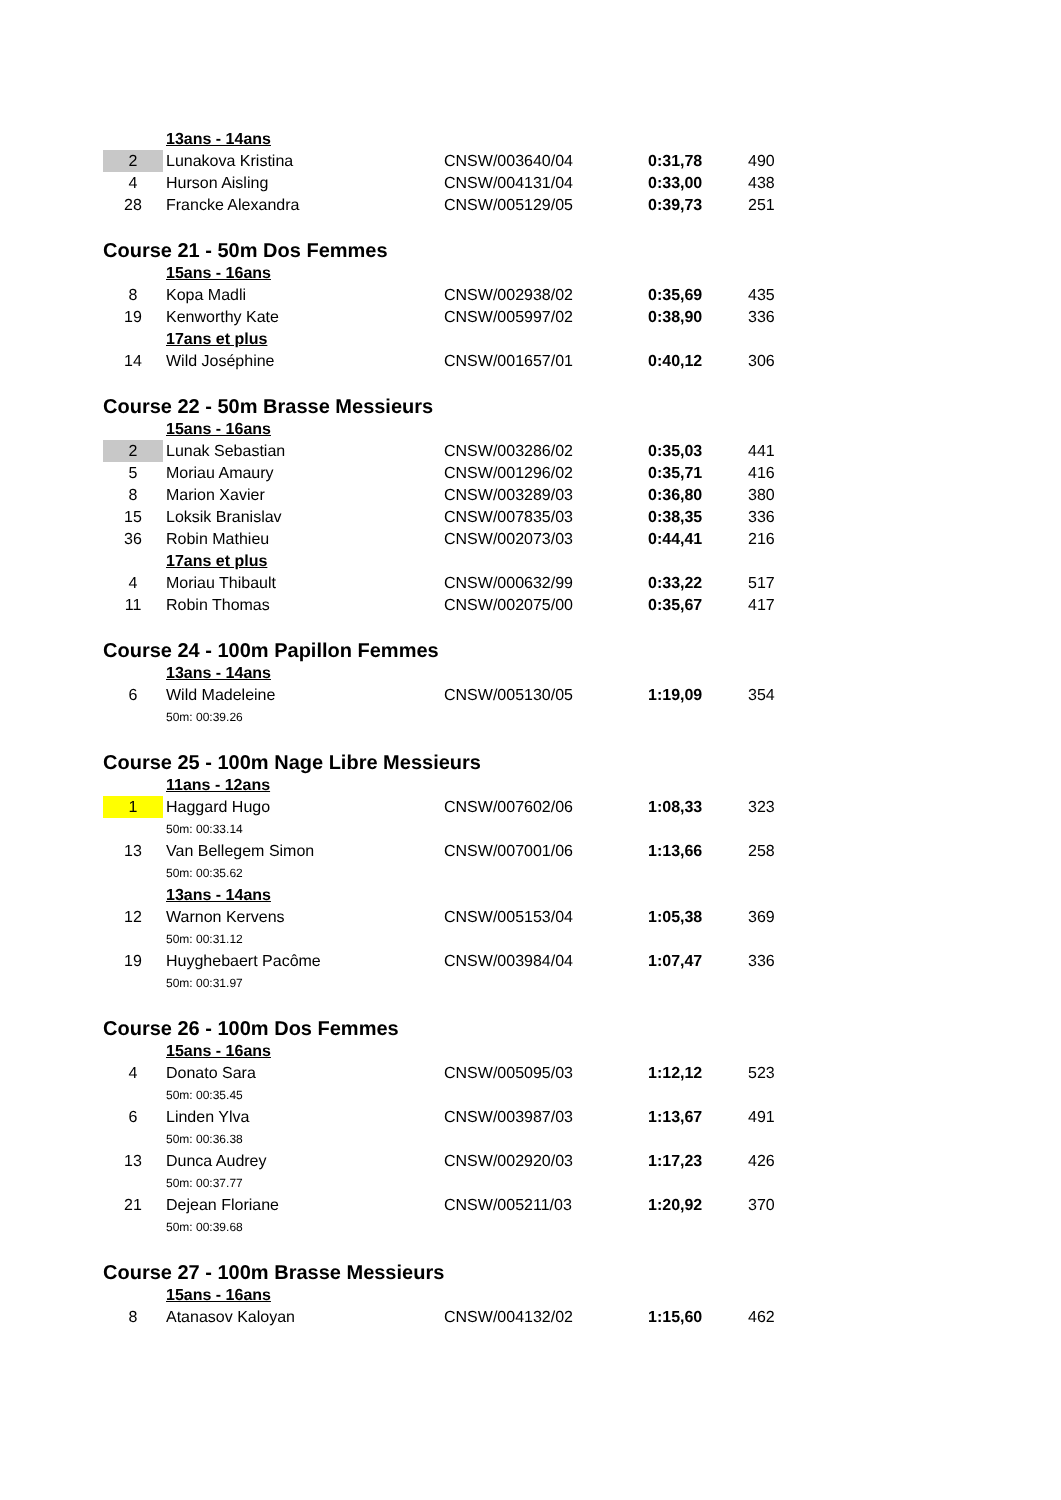| | 13ans - 14ans | | | |
| 2 | Lunakova Kristina | CNSW/003640/04 | 0:31,78 | 490 |
| 4 | Hurson Aisling | CNSW/004131/04 | 0:33,00 | 438 |
| 28 | Francke Alexandra | CNSW/005129/05 | 0:39,73 | 251 |
| Course 21 - 50m Dos Femmes | | | | |
| | 15ans - 16ans | | | |
| 8 | Kopa Madli | CNSW/002938/02 | 0:35,69 | 435 |
| 19 | Kenworthy Kate | CNSW/005997/02 | 0:38,90 | 336 |
| | 17ans et plus | | | |
| 14 | Wild Joséphine | CNSW/001657/01 | 0:40,12 | 306 |
| Course 22 - 50m Brasse Messieurs | | | | |
| | 15ans - 16ans | | | |
| 2 | Lunak Sebastian | CNSW/003286/02 | 0:35,03 | 441 |
| 5 | Moriau Amaury | CNSW/001296/02 | 0:35,71 | 416 |
| 8 | Marion Xavier | CNSW/003289/03 | 0:36,80 | 380 |
| 15 | Loksik Branislav | CNSW/007835/03 | 0:38,35 | 336 |
| 36 | Robin Mathieu | CNSW/002073/03 | 0:44,41 | 216 |
| | 17ans et plus | | | |
| 4 | Moriau Thibault | CNSW/000632/99 | 0:33,22 | 517 |
| 11 | Robin Thomas | CNSW/002075/00 | 0:35,67 | 417 |
| Course 24 - 100m Papillon Femmes | | | | |
| | 13ans - 14ans | | | |
| 6 | Wild Madeleine | CNSW/005130/05 | 1:19,09 | 354 |
| | 50m: 00:39.26 | | | |
| Course 25 - 100m Nage Libre Messieurs | | | | |
| | 11ans - 12ans | | | |
| 1 | Haggard Hugo | CNSW/007602/06 | 1:08,33 | 323 |
| | 50m: 00:33.14 | | | |
| 13 | Van Bellegem Simon | CNSW/007001/06 | 1:13,66 | 258 |
| | 50m: 00:35.62 | | | |
| | 13ans - 14ans | | | |
| 12 | Warnon Kervens | CNSW/005153/04 | 1:05,38 | 369 |
| | 50m: 00:31.12 | | | |
| 19 | Huyghebaert Pacôme | CNSW/003984/04 | 1:07,47 | 336 |
| | 50m: 00:31.97 | | | |
| Course 26 - 100m Dos Femmes | | | | |
| | 15ans - 16ans | | | |
| 4 | Donato Sara | CNSW/005095/03 | 1:12,12 | 523 |
| | 50m: 00:35.45 | | | |
| 6 | Linden Ylva | CNSW/003987/03 | 1:13,67 | 491 |
| | 50m: 00:36.38 | | | |
| 13 | Dunca Audrey | CNSW/002920/03 | 1:17,23 | 426 |
| | 50m: 00:37.77 | | | |
| 21 | Dejean Floriane | CNSW/005211/03 | 1:20,92 | 370 |
| | 50m: 00:39.68 | | | |
| Course 27 - 100m Brasse Messieurs | | | | |
| | 15ans - 16ans | | | |
| 8 | Atanasov Kaloyan | CNSW/004132/02 | 1:15,60 | 462 |